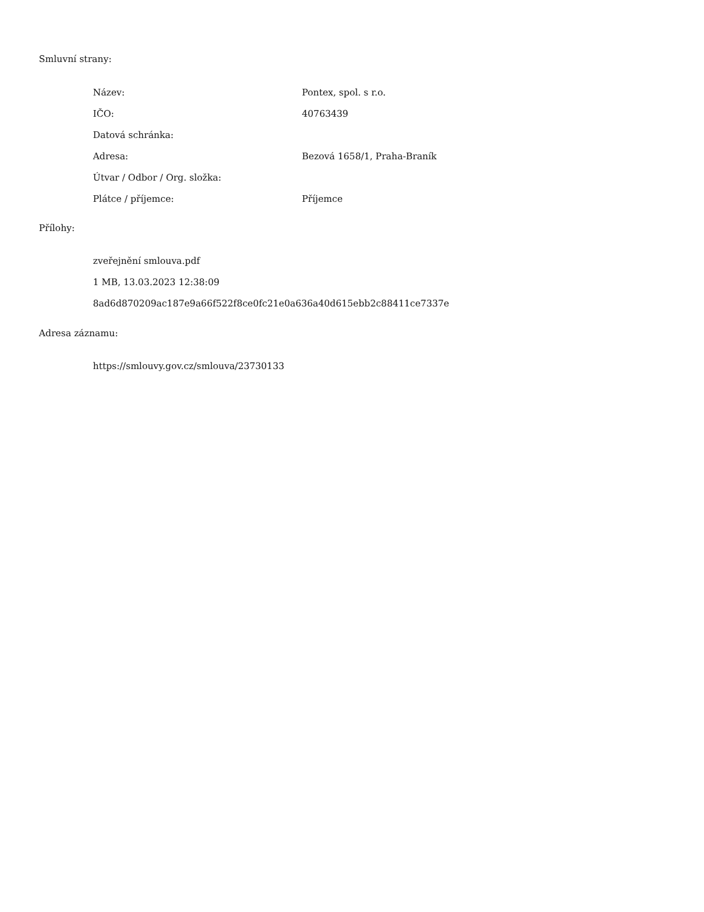Smluvní strany:
| Název: | Pontex, spol. s r.o. |
| IČO: | 40763439 |
| Datová schránka: | |
| Adresa: | Bezová 1658/1, Praha-Braník |
| Útvar / Odbor / Org. složka: | |
| Plátce / příjemce: | Příjemce |
Přílohy:
zveřejnění smlouva.pdf
1 MB, 13.03.2023 12:38:09
8ad6d870209ac187e9a66f522f8ce0fc21e0a636a40d615ebb2c88411ce7337e
Adresa záznamu:
https://smlouvy.gov.cz/smlouva/23730133